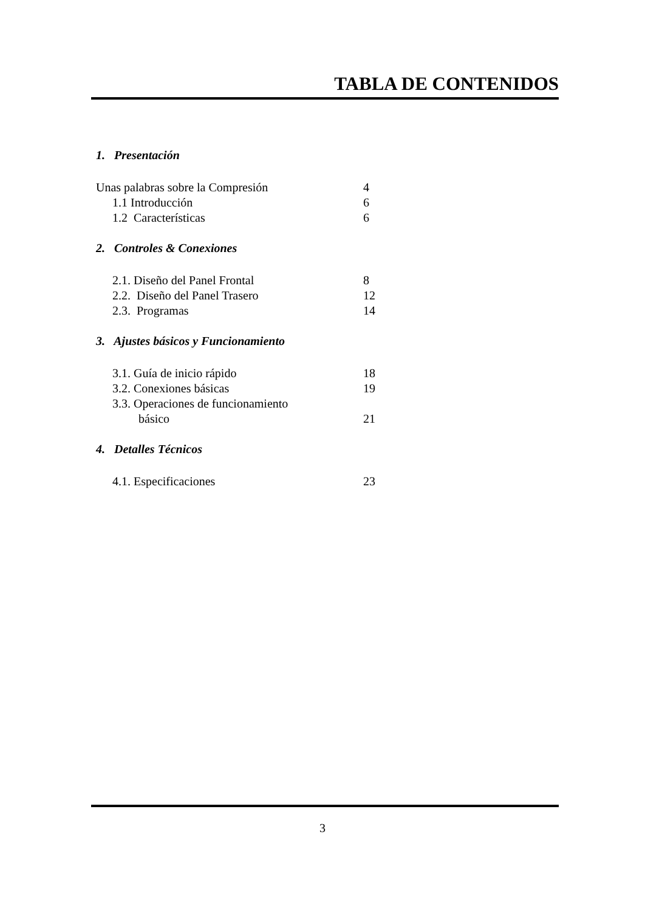TABLA DE CONTENIDOS
1. Presentación
Unas palabras sobre la Compresión 4
1.1 Introducción 6
1.2 Características 6
2. Controles & Conexiones
2.1. Diseño del Panel Frontal 8
2.2. Diseño del Panel Trasero 12
2.3. Programas 14
3. Ajustes básicos y Funcionamiento
3.1. Guía de inicio rápido 18
3.2. Conexiones básicas 19
3.3. Operaciones de funcionamiento
básico 21
4. Detalles Técnicos
4.1. Especificaciones 23
3